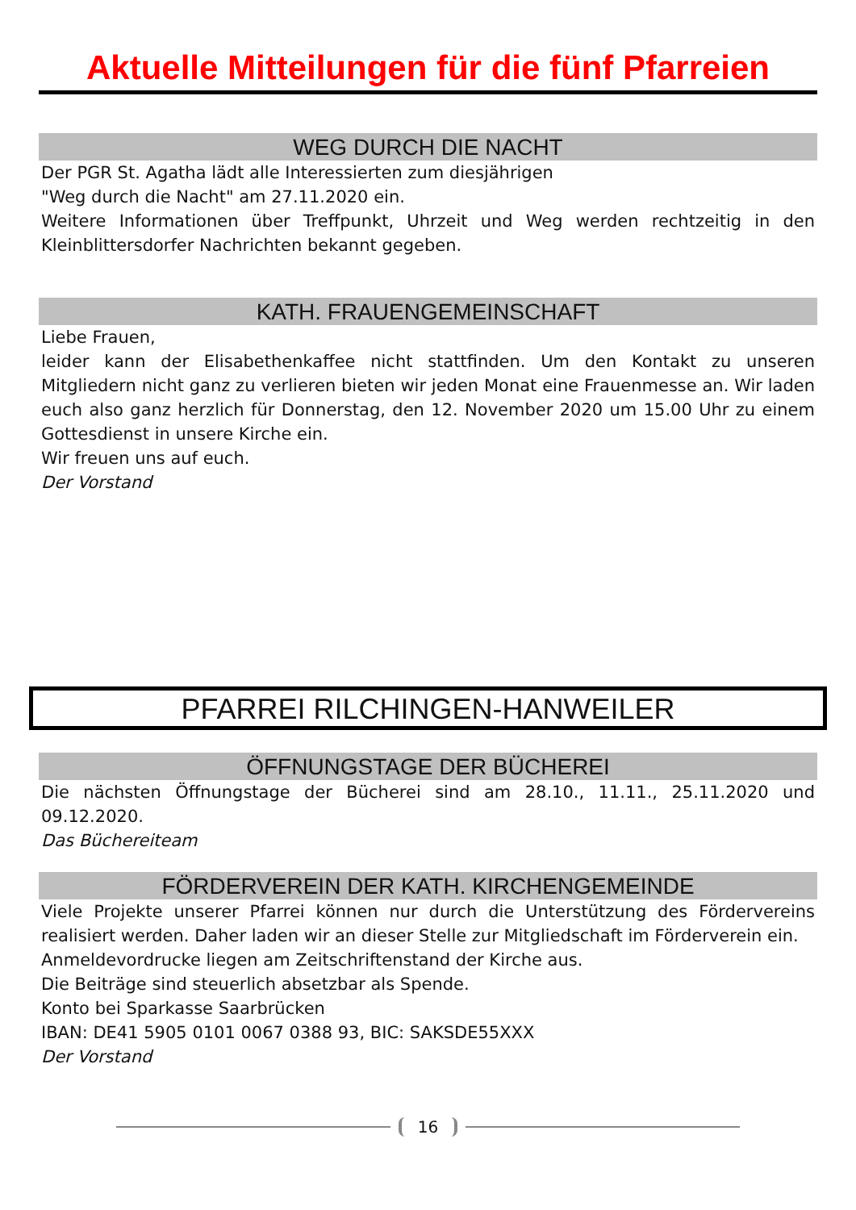Aktuelle Mitteilungen für die fünf Pfarreien
WEG DURCH DIE NACHT
Der PGR St. Agatha lädt alle Interessierten zum diesjährigen
"Weg durch die Nacht" am 27.11.2020 ein.
Weitere Informationen über Treffpunkt, Uhrzeit und Weg werden rechtzeitig in den Kleinblittersdorfer Nachrichten bekannt gegeben.
KATH. FRAUENGEMEINSCHAFT
Liebe Frauen,
leider kann der Elisabethenkaffee nicht stattfinden. Um den Kontakt zu unseren Mitgliedern nicht ganz zu verlieren bieten wir jeden Monat eine Frauenmesse an. Wir laden euch also ganz herzlich für Donnerstag, den 12. November 2020 um 15.00 Uhr zu einem Gottesdienst in unsere Kirche ein.
Wir freuen uns auf euch.
Der Vorstand
PFARREI RILCHINGEN-HANWEILER
ÖFFNUNGSTAGE DER BÜCHEREI
Die nächsten Öffnungstage der Bücherei sind am 28.10., 11.11., 25.11.2020 und 09.12.2020.
Das Büchereiteam
FÖRDERVEREIN DER KATH. KIRCHENGEMEINDE
Viele Projekte unserer Pfarrei können nur durch die Unterstützung des Fördervereins realisiert werden. Daher laden wir an dieser Stelle zur Mitgliedschaft im Förderverein ein.
Anmeldevordrucke liegen am Zeitschriftenstand der Kirche aus.
Die Beiträge sind steuerlich absetzbar als Spende.
Konto bei Sparkasse Saarbrücken
IBAN: DE41 5905 0101 0067 0388 93, BIC: SAKSDE55XXX
Der Vorstand
16